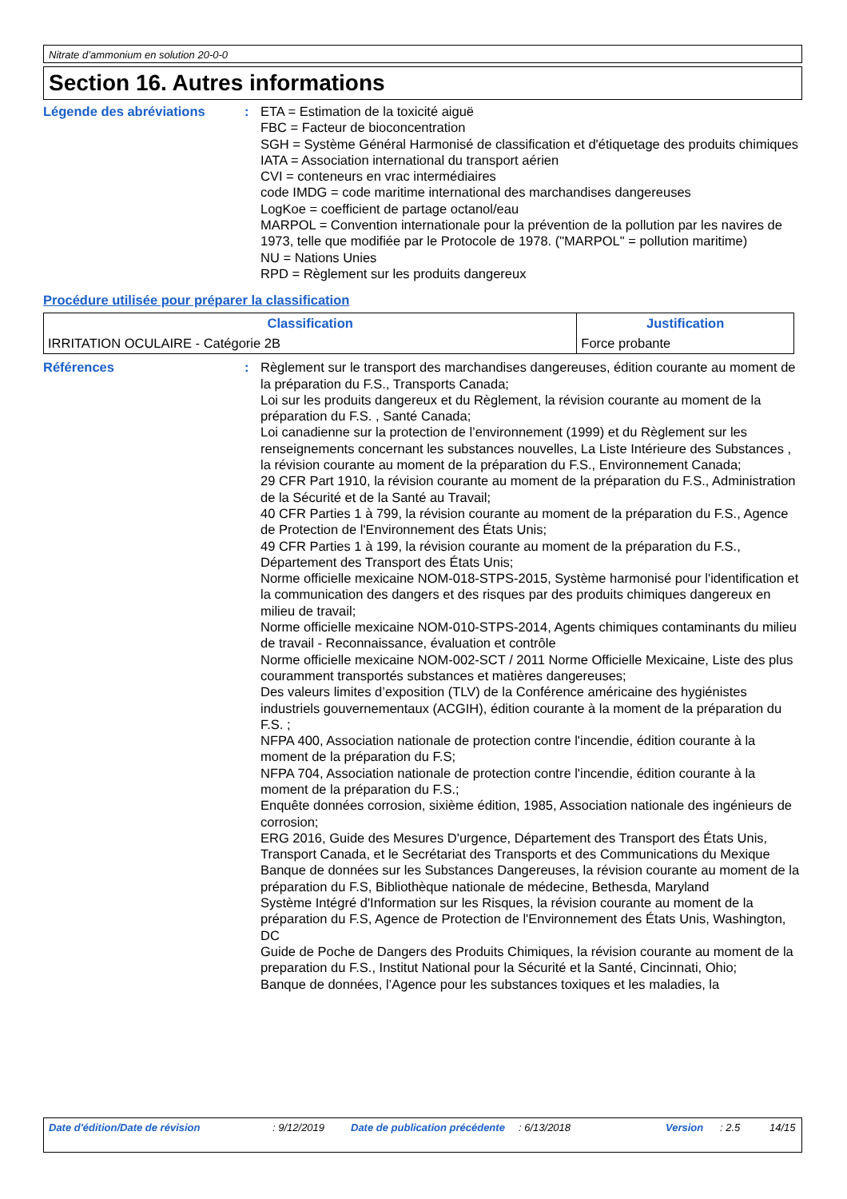Nitrate d’ammonium en solution 20-0-0
Section 16. Autres informations
Légende des abréviations : ETA = Estimation de la toxicité aiguë
FBC = Facteur de bioconcentration
SGH = Système Général Harmonisé de classification et d'étiquetage des produits chimiques
IATA = Association international du transport aérien
CVI = conteneurs en vrac intermédiaires
code IMDG = code maritime international des marchandises dangereuses
LogKoe = coefficient de partage octanol/eau
MARPOL = Convention internationale pour la prévention de la pollution par les navires de 1973, telle que modifiée par le Protocole de 1978. ("MARPOL" = pollution maritime)
NU = Nations Unies
RPD = Règlement sur les produits dangereux
Procédure utilisée pour préparer la classification
| Classification | Justification |
| --- | --- |
| IRRITATION OCULAIRE - Catégorie 2B | Force probante |
Références : Règlement sur le transport des marchandises dangereuses, édition courante au moment de la préparation du F.S., Transports Canada;
Loi sur les produits dangereux et du Règlement, la révision courante au moment de la préparation du F.S. , Santé Canada;
Loi canadienne sur la protection de l’environnement (1999) et du Règlement sur les renseignements concernant les substances nouvelles, La Liste Intérieure des Substances , la révision courante au moment de la préparation du F.S., Environnement Canada;
29 CFR Part 1910, la révision courante au moment de la préparation du F.S., Administration de la Sécurité et de la Santé au Travail;
40 CFR Parties 1 à 799, la révision courante au moment de la préparation du F.S., Agence de Protection de l'Environnement des États Unis;
49 CFR Parties 1 à 199, la révision courante au moment de la préparation du F.S., Département des Transport des États Unis;
Norme officielle mexicaine NOM-018-STPS-2015, Système harmonisé pour l'identification et la communication des dangers et des risques par des produits chimiques dangereux en milieu de travail;
Norme officielle mexicaine NOM-010-STPS-2014, Agents chimiques contaminants du milieu de travail - Reconnaissance, évaluation et contrôle
Norme officielle mexicaine NOM-002-SCT / 2011 Norme Officielle Mexicaine, Liste des plus couramment transportés substances et matières dangereuses;
Des valeurs limites d’exposition (TLV) de la Conférence américaine des hygiénistes industriels gouvernementaux (ACGIH), édition courante à la moment de la préparation du F.S. ;
NFPA 400, Association nationale de protection contre l'incendie, édition courante à la moment de la préparation du F.S;
NFPA 704, Association nationale de protection contre l'incendie, édition courante à la moment de la préparation du F.S.;
Enquête données corrosion, sixième édition, 1985, Association nationale des ingénieurs de corrosion;
ERG 2016, Guide des Mesures D'urgence, Département des Transport des États Unis, Transport Canada, et le Secrétariat des Transports et des Communications du Mexique
Banque de données sur les Substances Dangereuses, la révision courante au moment de la préparation du F.S, Bibliothèque nationale de médecine, Bethesda, Maryland
Système Intégré d'Information sur les Risques, la révision courante au moment de la préparation du F.S, Agence de Protection de l'Environnement des États Unis, Washington, DC
Guide de Poche de Dangers des Produits Chimiques, la révision courante au moment de la preparation du F.S., Institut National pour la Sécurité et la Santé, Cincinnati, Ohio;
Banque de données, l’Agence pour les substances toxiques et les maladies, la
Date d'édition/Date de révision : 9/12/2019 Date de publication précédente
: 6/13/2018 Version : 2.5 14/15